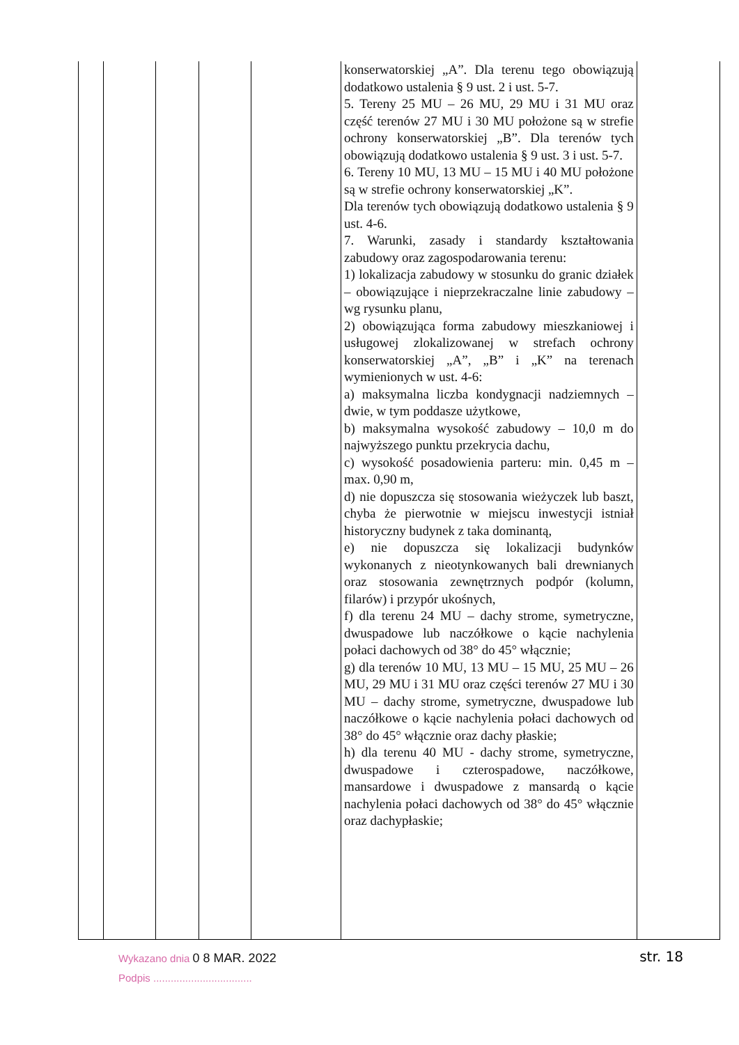| | | | | | konserwatorskiej „A”. Dla terenu tego obowiązują dodatkowo ustalenia § 9 ust. 2 i ust. 5-7. 5. Tereny 25 MU – 26 MU, 29 MU i 31 MU oraz część terenów 27 MU i 30 MU położone są w strefie ochrony konserwatorskiej „B”. Dla terenów tych obowiązują dodatkowo ustalenia § 9 ust. 3 i ust. 5-7. 6. Tereny 10 MU, 13 MU – 15 MU i 40 MU położone są w strefie ochrony konserwatorskiej „K”. Dla terenów tych obowiązują dodatkowo ustalenia § 9 ust. 4-6. 7. Warunki, zasady i standardy kształtowania zabudowy oraz zagospodarowania terenu: 1) lokalizacja zabudowy w stosunku do granic działek – obowiązujące i nieprzekraczalne linie zabudowy – wg rysunku planu, 2) obowiązująca forma zabudowy mieszkaniowej i usługowej zlokalizowanej w strefach ochrony konserwatorskiej „A”, „B” i „K” na terenach wymienionych w ust. 4-6: a) maksymalna liczba kondygnacji nadziemnych – dwie, w tym poddasze użytkowe, b) maksymalna wysokość zabudowy – 10,0 m do najwyższego punktu przekrycia dachu, c) wysokość posadowienia parteru: min. 0,45 m – max. 0,90 m, d) nie dopuszcza się stosowania wieżyczek lub baszt, chyba że pierwotnie w miejscu inwestycji istniał historyczny budynek z taka dominantą, e) nie dopuszcza się lokalizacji budynków wykonanych z nieotynkowanych bali drewnianych oraz stosowania zewnętrznych podpór (kolumn, filarów) i przypór ukośnych, f) dla terenu 24 MU – dachy strome, symetryczne, dwuspadowe lub naczółkowe o kącie nachylenia połaci dachowych od 38° do 45° włącznie; g) dla terenów 10 MU, 13 MU – 15 MU, 25 MU – 26 MU, 29 MU i 31 MU oraz części terenów 27 MU i 30 MU – dachy strome, symetryczne, dwuspadowe lub naczółkowe o kącie nachylenia połaci dachowych od 38° do 45° włącznie oraz dachy płaskie; h) dla terenu 40 MU - dachy strome, symetryczne, dwuspadowe i czterospadowe, naczółkowe, mansardowe i dwuspadowe z mansardą o kącie nachylenia połaci dachowych od 38° do 45° włącznie oraz dachypłaskie; | |
Wykazano dnia 0 8 MAR. 2022
Podpis ..................................
str. 18